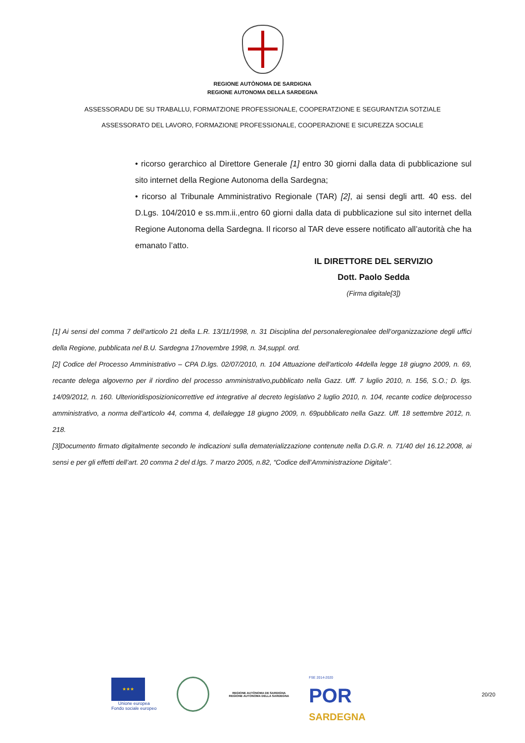REGIONE AUTÒNOMA DE SARDIGNA
REGIONE AUTONOMA DELLA SARDEGNA
ASSESSORADU DE SU TRABALLU, FORMATZIONE PROFESSIONALE, COOPERATZIONE E SEGURANTZIA SOTZIALE
ASSESSORATO DEL LAVORO, FORMAZIONE PROFESSIONALE, COOPERAZIONE E SICUREZZA SOCIALE
• ricorso gerarchico al Direttore Generale [1] entro 30 giorni dalla data di pubblicazione sul sito internet della Regione Autonoma della Sardegna;
• ricorso al Tribunale Amministrativo Regionale (TAR) [2], ai sensi degli artt. 40 ess. del D.Lgs. 104/2010 e ss.mm.ii.,entro 60 giorni dalla data di pubblicazione sul sito internet della Regione Autonoma della Sardegna. Il ricorso al TAR deve essere notificato all’autorità che ha emanato l’atto.
IL DIRETTORE DEL SERVIZIO
Dott. Paolo Sedda
(Firma digitale[3])
[1] Ai sensi del comma 7 dell’articolo 21 della L.R. 13/11/1998, n. 31 Disciplina del personaleregionalee dell’organizzazione degli uffici della Regione, pubblicata nel B.U. Sardegna 17novembre 1998, n. 34,suppl. ord.
[2] Codice del Processo Amministrativo – CPA D.lgs. 02/07/2010, n. 104 Attuazione dell'articolo 44della legge 18 giugno 2009, n. 69, recante delega algoverno per il riordino del processo amministrativo,pubblicato nella Gazz. Uff. 7 luglio 2010, n. 156, S.O.; D. lgs. 14/09/2012, n. 160. Ulterioridisposizionicorrettive ed integrative al decreto legislativo 2 luglio 2010, n. 104, recante codice delprocesso amministrativo, a norma dell'articolo 44, comma 4, dellalegge 18 giugno 2009, n. 69pubblicato nella Gazz. Uff. 18 settembre 2012, n. 218.
[3]Documento firmato digitalmente secondo le indicazioni sulla dematerializzazione contenute nella D.G.R. n. 71/40 del 16.12.2008, ai sensi e per gli effetti dell’art. 20 comma 2 del d.lgs. 7 marzo 2005, n.82, “Codice dell’Amministrazione Digitale”.
★★★
Unione europea
Fondo sociale europeo
REGIONE AUTÒNOMA DE SARDIGNA
REGIONE AUTONOMA DELLA SARDEGNA
FSE 2014-2020
POR
SARDEGNA
20/20